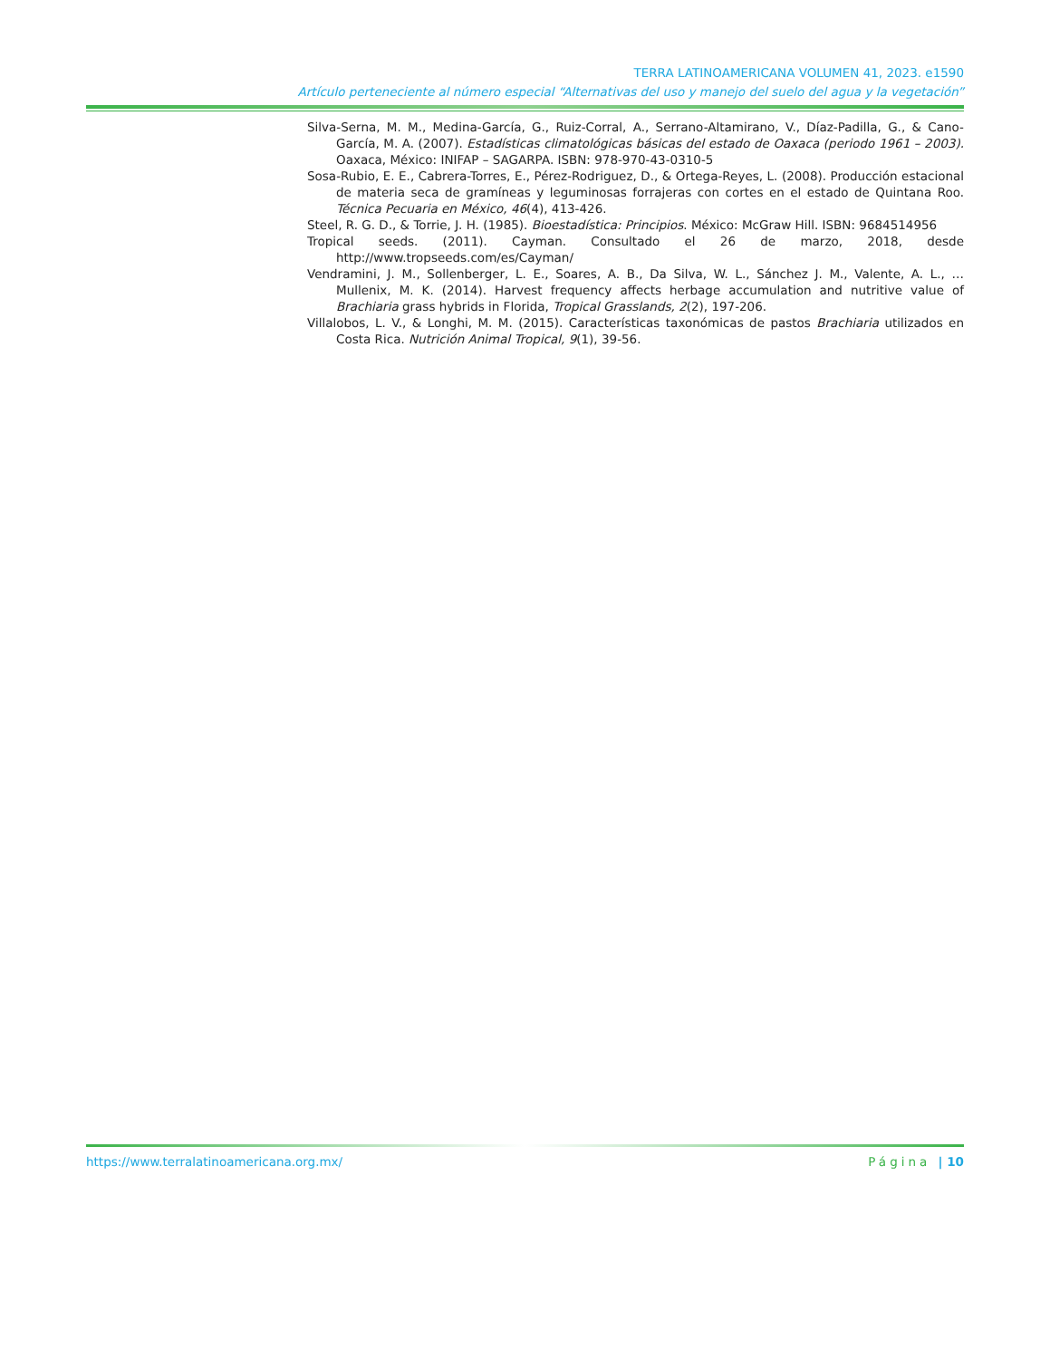TERRA LATINOAMERICANA VOLUMEN 41, 2023. e1590
Artículo perteneciente al número especial “Alternativas del uso y manejo del suelo del agua y la vegetación”
Silva-Serna, M. M., Medina-García, G., Ruiz-Corral, A., Serrano-Altamirano, V., Díaz-Padilla, G., & Cano-García, M. A. (2007). Estadísticas climatológicas básicas del estado de Oaxaca (periodo 1961 – 2003). Oaxaca, México: INIFAP – SAGARPA. ISBN: 978-970-43-0310-5
Sosa-Rubio, E. E., Cabrera-Torres, E., Pérez-Rodriguez, D., & Ortega-Reyes, L. (2008). Producción estacional de materia seca de gramíneas y leguminosas forrajeras con cortes en el estado de Quintana Roo. Técnica Pecuaria en México, 46(4), 413-426.
Steel, R. G. D., & Torrie, J. H. (1985). Bioestadística: Principios. México: McGraw Hill. ISBN: 9684514956
Tropical seeds. (2011). Cayman. Consultado el 26 de marzo, 2018, desde http://www.tropseeds.com/es/Cayman/
Vendramini, J. M., Sollenberger, L. E., Soares, A. B., Da Silva, W. L., Sánchez J. M., Valente, A. L., … Mullenix, M. K. (2014). Harvest frequency affects herbage accumulation and nutritive value of Brachiaria grass hybrids in Florida, Tropical Grasslands, 2(2), 197-206.
Villalobos, L. V., & Longhi, M. M. (2015). Características taxonómicas de pastos Brachiaria utilizados en Costa Rica. Nutrición Animal Tropical, 9(1), 39-56.
https://www.terralatinoamericana.org.mx/ Página | 10